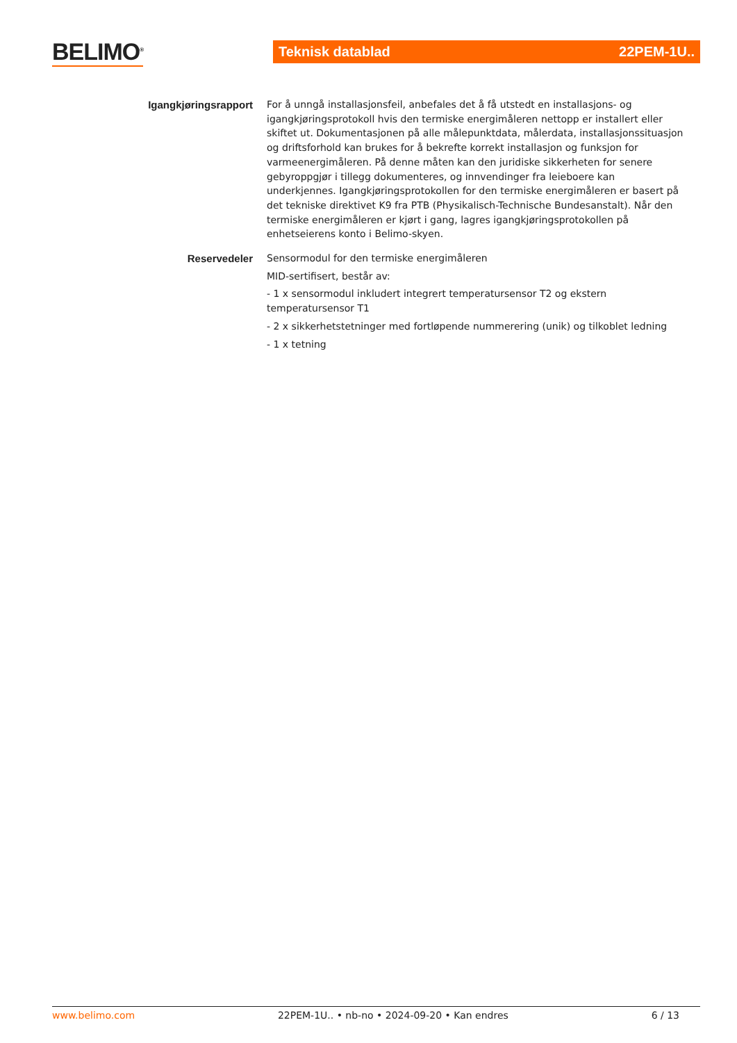BELIMO<sup>®</sup> Teknisk datablad 22PEM-1U..
Igangkjøringsrapport
For å unngå installasjonsfeil, anbefales det å få utstedt en installasjons- og igangkjøringsprotokoll hvis den termiske energimåleren nettopp er installert eller skiftet ut. Dokumentasjonen på alle målepunktdata, målerdata, installasjonssituasjon og driftsforhold kan brukes for å bekrefte korrekt installasjon og funksjon for varmeenergimåleren. På denne måten kan den juridiske sikkerheten for senere gebyroppgjør i tillegg dokumenteres, og innvendinger fra leieboere kan underkjennes. Igangkjøringsprotokollen for den termiske energimåleren er basert på det tekniske direktivet K9 fra PTB (Physikalisch-Technische Bundesanstalt). Når den termiske energimåleren er kjørt i gang, lagres igangkjøringsprotokollen på enhetseierens konto i Belimo-skyen.
Reservedeler
Sensormodul for den termiske energimåleren
MID-sertifisert, består av:
- 1 x sensormodul inkludert integrert temperatursensor T2 og ekstern temperatursensor T1
- 2 x sikkerhetstetninger med fortløpende nummerering (unik) og tilkoblet ledning
- 1 x tetning
www.belimo.com 22PEM-1U.. • nb-no • 2024-09-20 • Kan endres 6 / 13